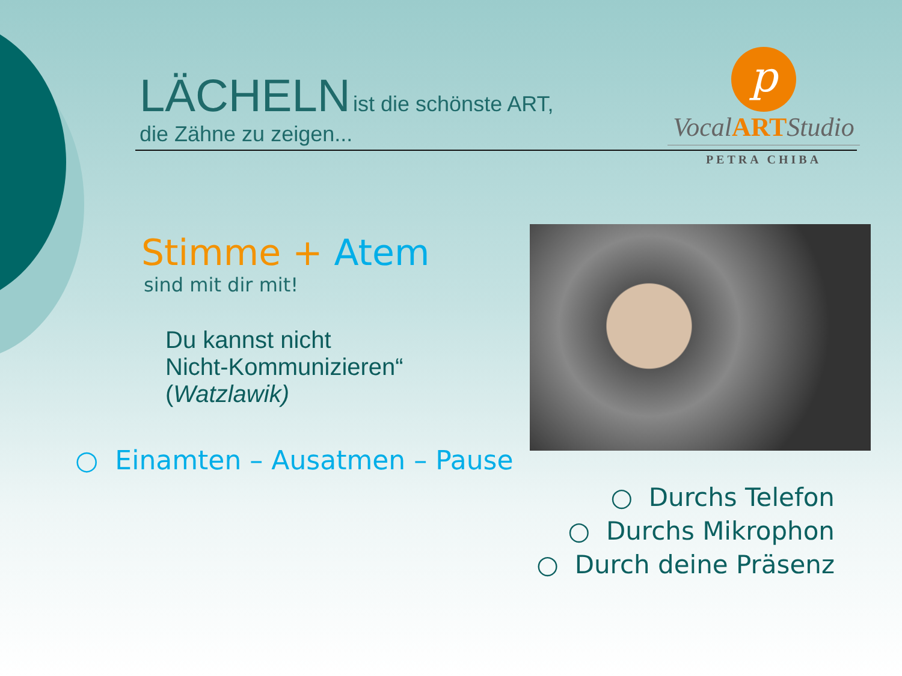LÄCHELN ist die schönste ART,
die Zähne zu zeigen...
p
VocalARTStudio
PETRA CHIBA
Stimme + Atem
sind mit dir mit!
Du kannst nicht
Nicht-Kommunizieren“
(Watzlawik)
○ Einamten – Ausatmen – Pause
○ Durchs Telefon
○ Durchs Mikrophon
○ Durch deine Präsenz